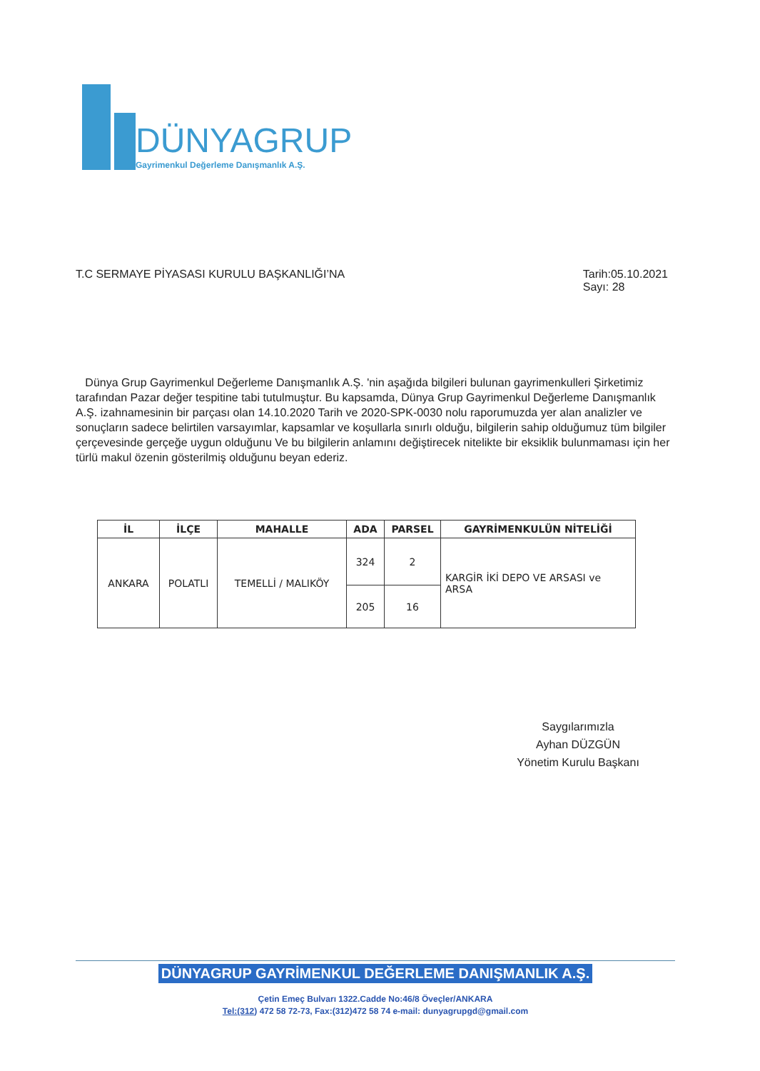DÜNYAGRUP
Gayrimenkul Değerleme Danışmanlık A.Ş.
T.C SERMAYE PİYASASI KURULU BAŞKANLIĞI’NA
Tarih:05.10.2021
Sayı: 28
Dünya Grup Gayrimenkul Değerleme Danışmanlık A.Ş. 'nin aşağıda bilgileri bulunan gayrimenkulleri Şirketimiz tarafından Pazar değer tespitine tabi tutulmuştur. Bu kapsamda, Dünya Grup Gayrimenkul Değerleme Danışmanlık A.Ş. izahnamesinin bir parçası olan 14.10.2020 Tarih ve 2020-SPK-0030 nolu raporumuzda yer alan analizler ve sonuçların sadece belirtilen varsayımlar, kapsamlar ve koşullarla sınırlı olduğu, bilgilerin sahip olduğumuz tüm bilgiler çerçevesinde gerçeğe uygun olduğunu Ve bu bilgilerin anlamını değiştirecek nitelikte bir eksiklik bulunmaması için her türlü makul özenin gösterilmiş olduğunu beyan ederiz.
| İL | İLÇE | MAHALLE | ADA | PARSEL | GAYRİMENKULÜN NİTELİĞİ |
| --- | --- | --- | --- | --- | --- |
| ANKARA | POLATLI | TEMELLİ / MALIKÖY | 324 | 2 | KARGİR İKİ DEPO VE ARSASI ve ARSA |
| | | | 205 | 16 | |
Saygılarımızla
Ayhan DÜZGÜN
Yönetim Kurulu Başkanı
DÜNYAGRUP GAYRİMENKUL DEĞERLEME DANIŞMANLIK A.Ş.
Çetin Emeç Bulvarı 1322.Cadde No:46/8 Öveçler/ANKARA
Tel:(312) 472 58 72-73, Fax:(312)472 58 74 e-mail: dunyagrupgd@gmail.com